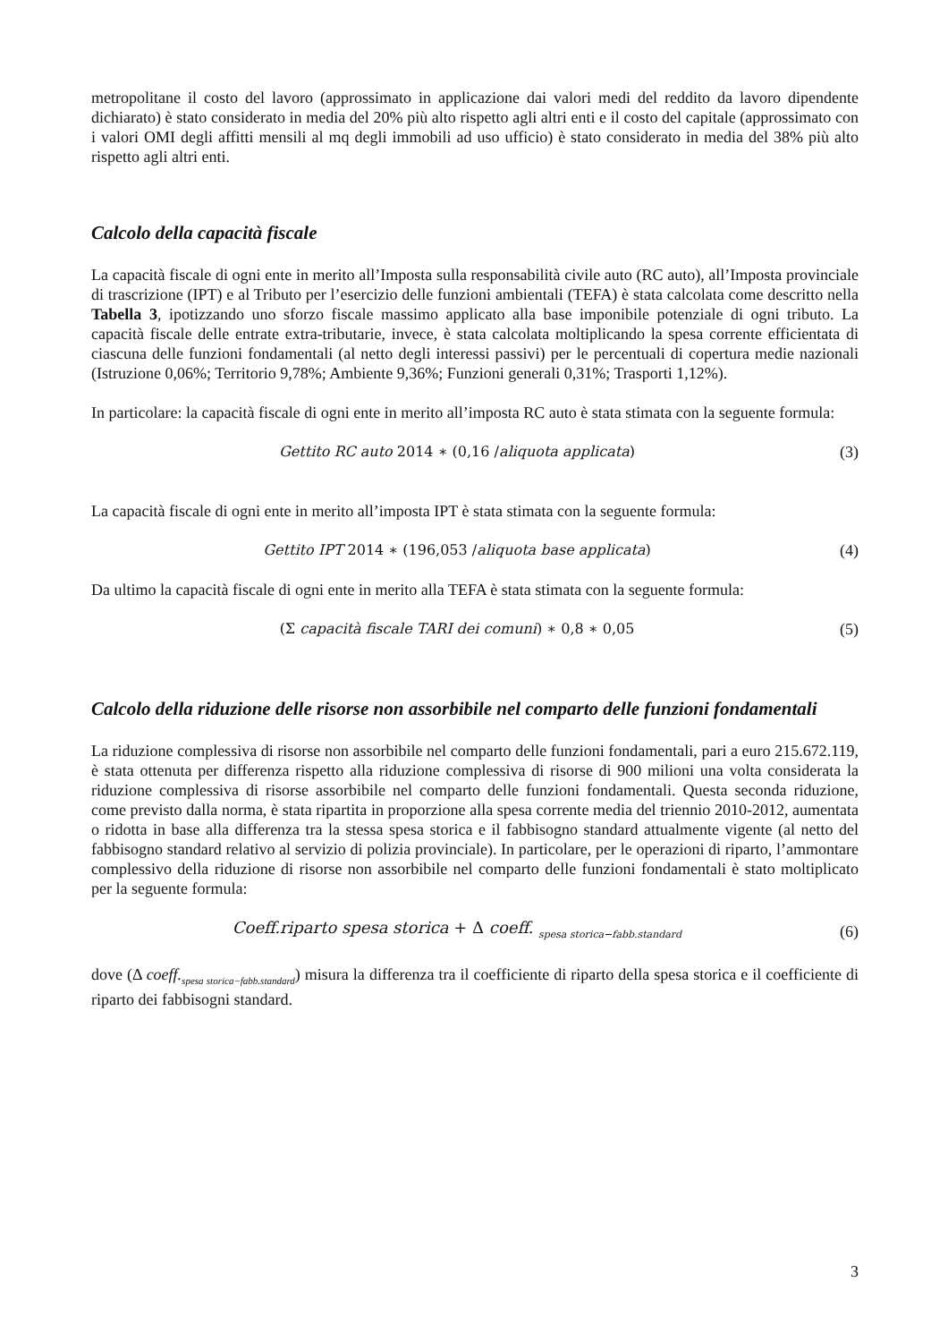metropolitane il costo del lavoro (approssimato in applicazione dai valori medi del reddito da lavoro dipendente dichiarato) è stato considerato in media del 20% più alto rispetto agli altri enti e il costo del capitale (approssimato con i valori OMI degli affitti mensili al mq degli immobili ad uso ufficio) è stato considerato in media del 38% più alto rispetto agli altri enti.
Calcolo della capacità fiscale
La capacità fiscale di ogni ente in merito all’Imposta sulla responsabilità civile auto (RC auto), all’Imposta provinciale di trascrizione (IPT) e al Tributo per l’esercizio delle funzioni ambientali (TEFA) è stata calcolata come descritto nella Tabella 3, ipotizzando uno sforzo fiscale massimo applicato alla base imponibile potenziale di ogni tributo. La capacità fiscale delle entrate extra-tributarie, invece, è stata calcolata moltiplicando la spesa corrente efficientata di ciascuna delle funzioni fondamentali (al netto degli interessi passivi) per le percentuali di copertura medie nazionali (Istruzione 0,06%; Territorio 9,78%; Ambiente 9,36%; Funzioni generali 0,31%; Trasporti 1,12%).
In particolare: la capacità fiscale di ogni ente in merito all’imposta RC auto è stata stimata con la seguente formula:
Gettito RC auto 2014 ∗ (0,16 /aliquota applicata) (3)
La capacità fiscale di ogni ente in merito all’imposta IPT è stata stimata con la seguente formula:
Gettito IPT 2014 ∗ (196,053 /aliquota base applicata) (4)
Da ultimo la capacità fiscale di ogni ente in merito alla TEFA è stata stimata con la seguente formula:
(Σ capacità fiscale TARI dei comuni) ∗ 0,8 ∗ 0,05 (5)
Calcolo della riduzione delle risorse non assorbibile nel comparto delle funzioni fondamentali
La riduzione complessiva di risorse non assorbibile nel comparto delle funzioni fondamentali, pari a euro 215.672.119, è stata ottenuta per differenza rispetto alla riduzione complessiva di risorse di 900 milioni una volta considerata la riduzione complessiva di risorse assorbibile nel comparto delle funzioni fondamentali. Questa seconda riduzione, come previsto dalla norma, è stata ripartita in proporzione alla spesa corrente media del triennio 2010-2012, aumentata o ridotta in base alla differenza tra la stessa spesa storica e il fabbisogno standard attualmente vigente (al netto del fabbisogno standard relativo al servizio di polizia provinciale). In particolare, per le operazioni di riparto, l’ammontare complessivo della riduzione di risorse non assorbibile nel comparto delle funzioni fondamentali è stato moltiplicato per la seguente formula:
Coeff.riparto spesa storica + Δ coeff. <sub>spesa storica−fabb.standard</sub> (6)
dove (Δ coeff.<sub>spesa storica−fabb.standard</sub>) misura la differenza tra il coefficiente di riparto della spesa storica e il coefficiente di riparto dei fabbisogni standard.
3